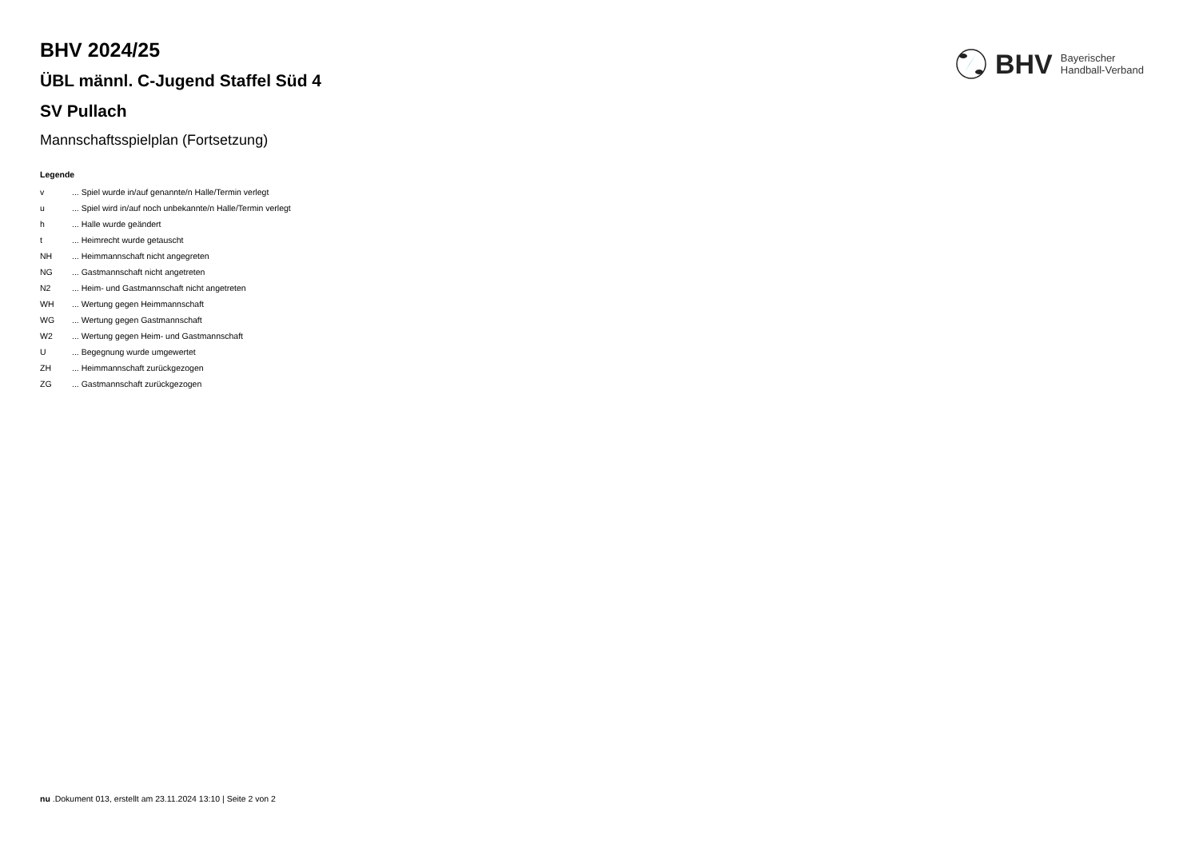BHV Bayerischer
Handball-Verband
BHV 2024/25
ÜBL männl. C-Jugend Staffel Süd 4
SV Pullach
Mannschaftsspielplan (Fortsetzung)
Legende
| v | ... Spiel wurde in/auf genannte/n Halle/Termin verlegt |
| u | ... Spiel wird in/auf noch unbekannte/n Halle/Termin verlegt |
| h | ... Halle wurde geändert |
| t | ... Heimrecht wurde getauscht |
| NH | ... Heimmannschaft nicht angegreten |
| NG | ... Gastmannschaft nicht angetreten |
| N2 | ... Heim- und Gastmannschaft nicht angetreten |
| WH | ... Wertung gegen Heimmannschaft |
| WG | ... Wertung gegen Gastmannschaft |
| W2 | ... Wertung gegen Heim- und Gastmannschaft |
| U | ... Begegnung wurde umgewertet |
| ZH | ... Heimmannschaft zurückgezogen |
| ZG | ... Gastmannschaft zurückgezogen |
nu .Dokument 013, erstellt am 23.11.2024 13:10 | Seite 2 von 2